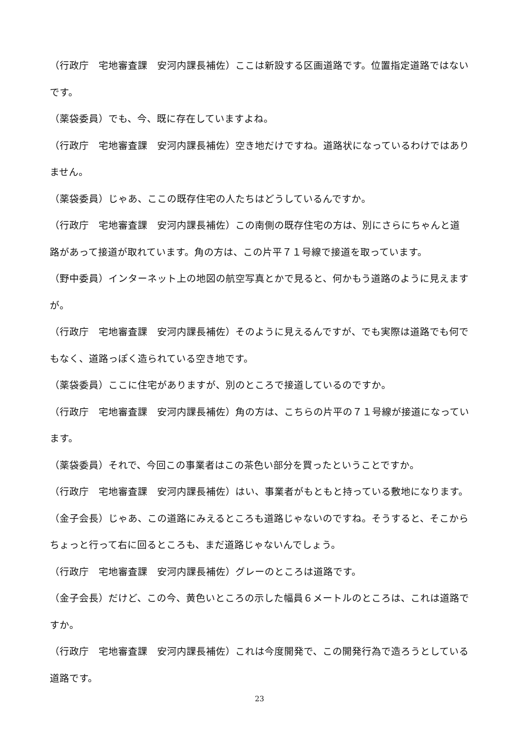（行政庁　宅地審査課　安河内課長補佐）ここは新設する区画道路です。位置指定道路ではないです。
（薬袋委員）でも、今、既に存在していますよね。
（行政庁　宅地審査課　安河内課長補佐）空き地だけですね。道路状になっているわけではありません。
（薬袋委員）じゃあ、ここの既存住宅の人たちはどうしているんですか。
（行政庁　宅地審査課　安河内課長補佐）この南側の既存住宅の方は、別にさらにちゃんと道路があって接道が取れています。角の方は、この片平７１号線で接道を取っています。
（野中委員）インターネット上の地図の航空写真とかで見ると、何かもう道路のように見えますが。
（行政庁　宅地審査課　安河内課長補佐）そのように見えるんですが、でも実際は道路でも何でもなく、道路っぽく造られている空き地です。
（薬袋委員）ここに住宅がありますが、別のところで接道しているのですか。
（行政庁　宅地審査課　安河内課長補佐）角の方は、こちらの片平の７１号線が接道になっています。
（薬袋委員）それで、今回この事業者はこの茶色い部分を買ったということですか。
（行政庁　宅地審査課　安河内課長補佐）はい、事業者がもともと持っている敷地になります。
（金子会長）じゃあ、この道路にみえるところも道路じゃないのですね。そうすると、そこからちょっと行って右に回るところも、まだ道路じゃないんでしょう。
（行政庁　宅地審査課　安河内課長補佐）グレーのところは道路です。
（金子会長）だけど、この今、黄色いところの示した幅員６メートルのところは、これは道路ですか。
（行政庁　宅地審査課　安河内課長補佐）これは今度開発で、この開発行為で造ろうとしている道路です。
23